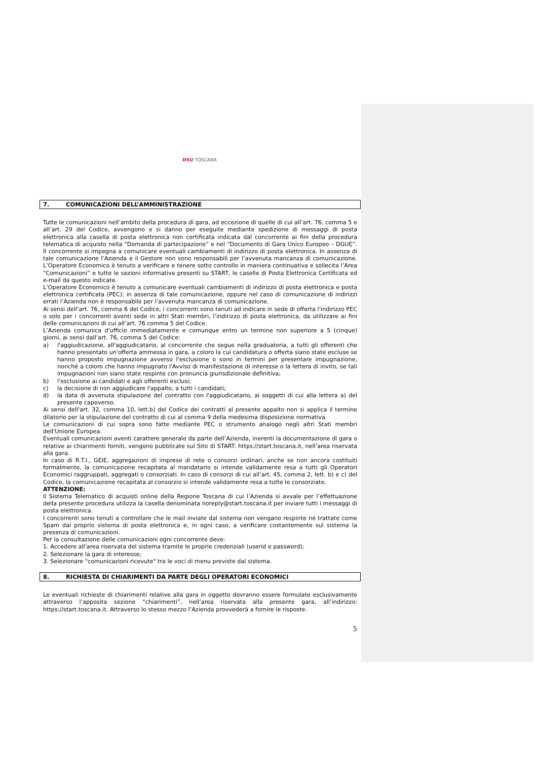DSU TOSCANA
7. COMUNICAZIONI DELL’AMMINISTRAZIONE
Tutte le comunicazioni nell’ambito della procedura di gara, ad eccezione di quelle di cui all’art. 76, comma 5 e all’art. 29 del Codice, avvengono e si danno per eseguite mediante spedizione di messaggi di posta elettronica alla casella di posta elettronica non certificata indicata dal concorrente ai fini della procedura telematica di acquisto nella “Domanda di partecipazione” e nel “Documento di Gara Unico Europeo – DGUE”. Il concorrente si impegna a comunicare eventuali cambiamenti di indirizzo di posta elettronica. In assenza di tale comunicazione l’Azienda e il Gestore non sono responsabili per l’avvenuta mancanza di comunicazione. L’Operatore Economico è tenuto a verificare e tenere sotto controllo in maniera continuativa e sollecita l’Area “Comunicazioni” e tutte le sezioni informative presenti su START, le caselle di Posta Elettronica Certificata ed e-mail da questo indicate.
L’Operatore Economico è tenuto a comunicare eventuali cambiamenti di indirizzo di posta elettronica e posta elettronica certificata (PEC); in assenza di tale comunicazione, oppure nel caso di comunicazione di indirizzi errati l’Azienda non è responsabile per l’avvenuta mancanza di comunicazione.
Ai sensi dell’art. 76, comma 6 del Codice, i concorrenti sono tenuti ad indicare in sede di offerta l’indirizzo PEC o solo per i concorrenti aventi sede in altri Stati membri, l’indirizzo di posta elettronica, da utilizzare ai fini delle comunicazioni di cui all’art. 76 comma 5 del Codice.
L’Azienda comunica d'ufficio immediatamente e comunque entro un termine non superiore a 5 (cinque) giorni, ai sensi dall’art. 76, comma 5 del Codice:
a) l'aggiudicazione, all'aggiudicatario, al concorrente che segue nella graduatoria, a tutti gli offerenti che hanno presentato un'offerta ammessa in gara, a coloro la cui candidatura o offerta siano state escluse se hanno proposto impugnazione avverso l'esclusione o sono in termini per presentare impugnazione, nonché a coloro che hanno impugnato l'Avviso di manifestazione di interesse o la lettera di invito, se tali impugnazioni non siano state respinte con pronuncia giurisdizionale definitiva;
b) l'esclusione ai candidati e agli offerenti esclusi;
c) la decisione di non aggiudicare l'appalto, a tutti i candidati;
d) la data di avvenuta stipulazione del contratto con l'aggiudicatario, ai soggetti di cui alla lettera a) del presente capoverso.
Ai sensi dell'art. 32, comma 10, lett.b) del Codice dei contratti al presente appalto non si applica il termine dilatorio per la stipulazione del contratto di cui al comma 9 della medesima disposizione normativa.
Le comunicazioni di cui sopra sono fatte mediante PEC o strumento analogo negli altri Stati membri dell'Unione Europea.
Eventuali comunicazioni aventi carattere generale da parte dell’Azienda, inerenti la documentazione di gara o relative ai chiarimenti forniti, vengono pubblicate sul Sito di START: https://start.toscana.it, nell’area riservata alla gara.
In caso di R.T.I., GEIE, aggregazioni di imprese di rete o consorzi ordinari, anche se non ancora costituiti formalmente, la comunicazione recapitata al mandatario si intende validamente resa a tutti gli Operatori Economici raggruppati, aggregati o consorziati. In caso di consorzi di cui all’art. 45, comma 2, lett. b) e c) del Codice, la comunicazione recapitata al consorzio si intende validamente resa a tutte le consorziate.
ATTENZIONE:
Il Sistema Telematico di acquisti online della Regione Toscana di cui l’Azienda si avvale per l’effettuazione della presente procedura utilizza la casella denominata noreply@start.toscana.it per inviare tutti i messaggi di posta elettronica.
I concorrenti sono tenuti a controllare che le mail inviate dal sistema non vengano respinte né trattate come Spam dal proprio sistema di posta elettronica e, in ogni caso, a verificare costantemente sul sistema la presenza di comunicazioni.
Per la consultazione delle comunicazioni ogni concorrente deve:
1. Accedere all'area riservata del sistema tramite le proprie credenziali (userid e password);
2. Selezionare la gara di interesse;
3. Selezionare "comunicazioni ricevute" tra le voci di menu previste dal sistema.
8. RICHIESTA DI CHIARIMENTI DA PARTE DEGLI OPERATORI ECONOMICI
Le eventuali richieste di chiarimenti relative alla gara in oggetto dovranno essere formulate esclusivamente attraverso l’apposita sezione “chiarimenti”, nell’area riservata alla presente gara, all’indirizzo: https://start.toscana.it. Attraverso lo stesso mezzo l’Azienda provvederà a fornire le risposte.
5